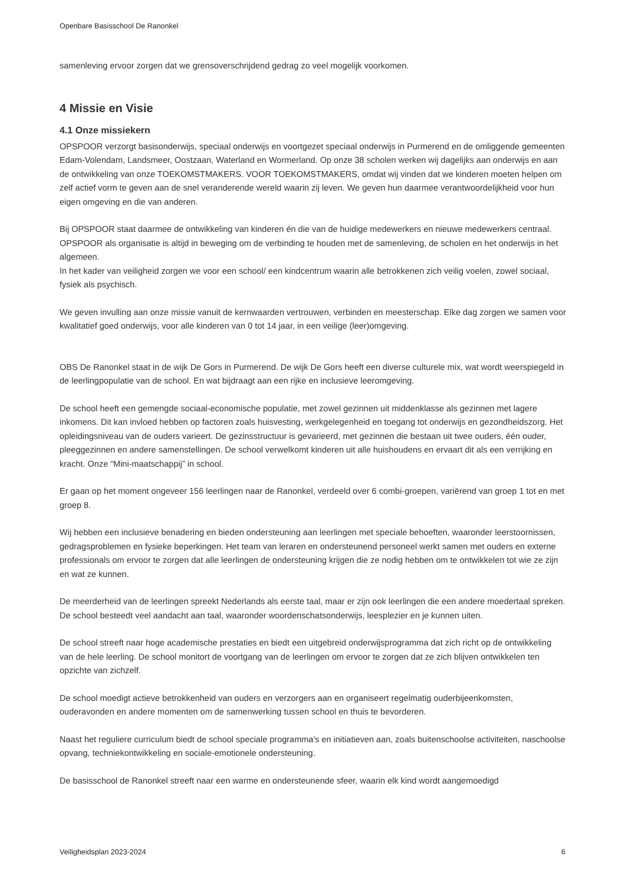Openbare Basisschool De Ranonkel
samenleving ervoor zorgen dat we grensoverschrijdend gedrag zo veel mogelijk voorkomen.
4 Missie en Visie
4.1 Onze missiekern
OPSPOOR verzorgt basisonderwijs, speciaal onderwijs en voortgezet speciaal onderwijs in Purmerend en de omliggende gemeenten Edam-Volendam, Landsmeer, Oostzaan, Waterland en Wormerland. Op onze 38 scholen werken wij dagelijks aan onderwijs en aan de ontwikkeling van onze TOEKOMSTMAKERS. VOOR TOEKOMSTMAKERS, omdat wij vinden dat we kinderen moeten helpen om zelf actief vorm te geven aan de snel veranderende wereld waarin zij leven. We geven hun daarmee verantwoordelijkheid voor hun eigen omgeving en die van anderen.
Bij OPSPOOR staat daarmee de ontwikkeling van kinderen én die van de huidige medewerkers en nieuwe medewerkers centraal. OPSPOOR als organisatie is altijd in beweging om de verbinding te houden met de samenleving, de scholen en het onderwijs in het algemeen.
In het kader van veiligheid zorgen we voor een school/ een kindcentrum waarin alle betrokkenen zich veilig voelen, zowel sociaal, fysiek als psychisch.
We geven invulling aan onze missie vanuit de kernwaarden vertrouwen, verbinden en meesterschap. Elke dag zorgen we samen voor kwalitatief goed onderwijs, voor alle kinderen van 0 tot 14 jaar, in een veilige (leer)omgeving.
OBS De Ranonkel staat in de wijk De Gors in Purmerend. De wijk De Gors heeft een diverse culturele mix, wat wordt weerspiegeld in de leerlingpopulatie van de school. En wat bijdraagt aan een rijke en inclusieve leeromgeving.
De school heeft een gemengde sociaal-economische populatie, met zowel gezinnen uit middenklasse als gezinnen met lagere inkomens. Dit kan invloed hebben op factoren zoals huisvesting, werkgelegenheid en toegang tot onderwijs en gezondheidszorg. Het opleidingsniveau van de ouders varieert. De gezinsstructuur is gevarieerd, met gezinnen die bestaan uit twee ouders, één ouder, pleeggezinnen en andere samenstellingen. De school verwelkomt kinderen uit alle huishoudens en ervaart dit als een verrijking en kracht. Onze “Mini-maatschappij” in school.
Er gaan op het moment ongeveer 156 leerlingen naar de Ranonkel, verdeeld over 6 combi-groepen, variërend van groep 1 tot en met groep 8.
Wij hebben een inclusieve benadering en bieden ondersteuning aan leerlingen met speciale behoeften, waaronder leerstoornissen, gedragsproblemen en fysieke beperkingen. Het team van leraren en ondersteunend personeel werkt samen met ouders en externe professionals om ervoor te zorgen dat alle leerlingen de ondersteuning krijgen die ze nodig hebben om te ontwikkelen tot wie ze zijn en wat ze kunnen.
De meerderheid van de leerlingen spreekt Nederlands als eerste taal, maar er zijn ook leerlingen die een andere moedertaal spreken. De school besteedt veel aandacht aan taal, waaronder woordenschatsonderwijs, leesplezier en je kunnen uiten.
De school streeft naar hoge academische prestaties en biedt een uitgebreid onderwijsprogramma dat zich richt op de ontwikkeling van de hele leerling. De school monitort de voortgang van de leerlingen om ervoor te zorgen dat ze zich blijven ontwikkelen ten opzichte van zichzelf.
De school moedigt actieve betrokkenheid van ouders en verzorgers aan en organiseert regelmatig ouderbijeenkomsten, ouderavonden en andere momenten om de samenwerking tussen school en thuis te bevorderen.
Naast het reguliere curriculum biedt de school speciale programma's en initiatieven aan, zoals buitenschoolse activiteiten, naschoolse opvang, techniekontwikkeling en sociale-emotionele ondersteuning.
De basisschool de Ranonkel streeft naar een warme en ondersteunende sfeer, waarin elk kind wordt aangemoedigd
Veiligheidsplan 2023-2024 6